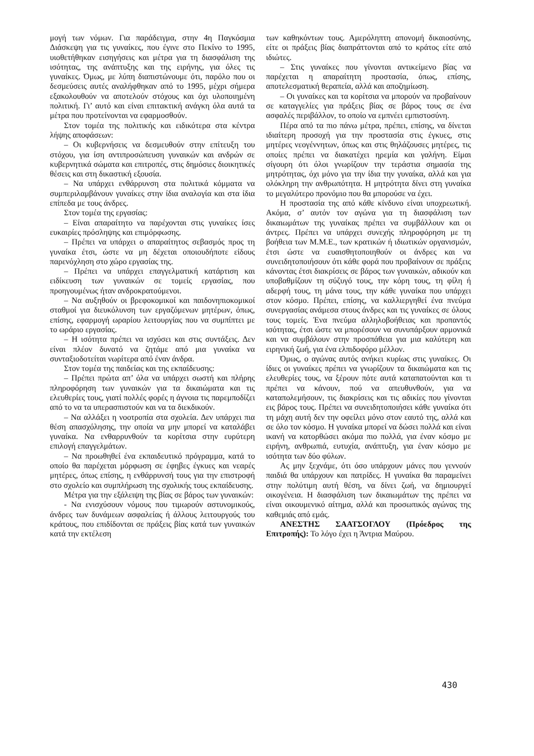μογή των νόμων. Για παράδειγμα, στην 4η Παγκόσμια Διάσκεψη για τις γυναίκες, που έγινε στο Πεκίνο το 1995, υιοθετήθηκαν εισηγήσεις και μέτρα για τη διασφάλιση της ισότητας, της ανάπτυξης και της ειρήνης, για όλες τις γυναίκες. Όμως, με λύπη διαπιστώνουμε ότι, παρόλο που οι δεσμεύσεις αυτές αναλήφθηκαν από το 1995, μέχρι σήμερα εξακολουθούν να αποτελούν στόχους και όχι υλοποιημένη πολιτική. Γι’ αυτό και είναι επιτακτική ανάγκη όλα αυτά τα μέτρα που προτείνονται να εφαρμοσθούν.
Στον τομέα της πολιτικής και ειδικότερα στα κέντρα λήψης αποφάσεων:
– Οι κυβερνήσεις να δεσμευθούν στην επίτευξη του στόχου, για ίση αντιπροσώπευση γυναικών και ανδρών σε κυβερνητικά σώματα και επιτροπές, στις δημόσιες διοικητικές θέσεις και στη δικαστική εξουσία.
– Να υπάρχει ενθάρρυνση στα πολιτικά κόμματα να συμπεριλαμβάνουν γυναίκες στην ίδια αναλογία και στα ίδια επίπεδα με τους άνδρες.
Στον τομέα της εργασίας:
– Είναι απαραίτητο να παρέχονται στις γυναίκες ίσες ευκαιρίες πρόσληψης και επιμόρφωσης.
– Πρέπει να υπάρχει ο απαραίτητος σεβασμός προς τη γυναίκα έτσι, ώστε να μη δέχεται οποιουδήποτε είδους παρενόχληση στο χώρο εργασίας της.
– Πρέπει να υπάρχει επαγγελματική κατάρτιση και ειδίκευση των γυναικών σε τομείς εργασίας, που προηγουμένως ήταν ανδροκρατούμενοι.
– Να αυξηθούν οι βρεφοκομικοί και παιδονηπιοκομικοί σταθμοί για διευκόλυνση των εργαζόμενων μητέρων, όπως, επίσης, εφαρμογή ωραρίου λειτουργίας που να συμπίπτει με το ωράριο εργασίας.
– Η ισότητα πρέπει να ισχύσει και στις συντάξεις. Δεν είναι πλέον δυνατό να ζητάμε από μια γυναίκα να συνταξιοδοτείται νωρίτερα από έναν άνδρα.
Στον τομέα της παιδείας και της εκπαίδευσης:
– Πρέπει πρώτα απ’ όλα να υπάρχει σωστή και πλήρης πληροφόρηση των γυναικών για τα δικαιώματα και τις ελευθερίες τους, γιατί πολλές φορές η άγνοια τις παρεμποδίζει από το να τα υπερασπιστούν και να τα διεκδικούν.
– Να αλλάξει η νοοτροπία στα σχολεία. Δεν υπάρχει πια θέση απασχόλησης, την οποία να μην μπορεί να καταλάβει γυναίκα. Να ενθαρρυνθούν τα κορίτσια στην ευρύτερη επιλογή επαγγελμάτων.
– Να προωθηθεί ένα εκπαιδευτικό πρόγραμμα, κατά το οποίο θα παρέχεται μόρφωση σε έφηβες έγκυες και νεαρές μητέρες, όπως επίσης, η ενθάρρυνσή τους για την επιστροφή στο σχολείο και συμπλήρωση της σχολικής τους εκπαίδευσης.
Μέτρα για την εξάλειψη της βίας σε βάρος των γυναικών:
- Να ενισχύσουν νόμους που τιμωρούν αστυνομικούς, άνδρες των δυνάμεων ασφαλείας ή άλλους λειτουργούς του κράτους, που επιδίδονται σε πράξεις βίας κατά των γυναικών κατά την εκτέλεση
των καθηκόντων τους. Αμερόληπτη απονομή δικαιοσύνης, είτε οι πράξεις βίας διαπράττονται από το κράτος είτε από ιδιώτες.
– Στις γυναίκες που γίνονται αντικείμενο βίας να παρέχεται η απαραίτητη προστασία, όπως, επίσης, αποτελεσματική θεραπεία, αλλά και αποζημίωση.
– Οι γυναίκες και τα κορίτσια να μπορούν να προβαίνουν σε καταγγελίες για πράξεις βίας σε βάρος τους σε ένα ασφαλές περιβάλλον, το οποίο να εμπνέει εμπιστοσύνη.
Πέρα από τα πιο πάνω μέτρα, πρέπει, επίσης, να δίνεται ιδιαίτερη προσοχή για την προστασία στις έγκυες, στις μητέρες νεογέννητων, όπως και στις θηλάζουσες μητέρες, τις οποίες πρέπει να διακατέχει ηρεμία και γαλήνη. Είμαι σίγουρη ότι όλοι γνωρίζουν την τεράστια σημασία της μητρότητας, όχι μόνο για την ίδια την γυναίκα, αλλά και για ολόκληρη την ανθρωπότητα. Η μητρότητα δίνει στη γυναίκα το μεγαλύτερο προνόμιο που θα μπορούσε να έχει.
Η προστασία της από κάθε κίνδυνο είναι υποχρεωτική. Ακόμα, σ’ αυτόν τον αγώνα για τη διασφάλιση των δικαιωμάτων της γυναίκας πρέπει να συμβάλλουν και οι άντρες. Πρέπει να υπάρχει συνεχής πληροφόρηση με τη βοήθεια των Μ.Μ.Ε., των κρατικών ή ιδιωτικών οργανισμών, έτσι ώστε να ευαισθητοποιηθούν οι άνδρες και να συνειδητοποιήσουν ότι κάθε φορά που προβαίνουν σε πράξεις κάνοντας έτσι διακρίσεις σε βάρος των γυναικών, αδικούν και υποβαθμίζουν τη σύζυγό τους, την κόρη τους, τη φίλη ή αδερφή τους, τη μάνα τους, την κάθε γυναίκα που υπάρχει στον κόσμο. Πρέπει, επίσης, να καλλιεργηθεί ένα πνεύμα συνεργασίας ανάμεσα στους άνδρες και τις γυναίκες σε όλους τους τομείς. Ένα πνεύμα αλληλοβοήθειας και προπαντός ισότητας, έτσι ώστε να μπορέσουν να συνυπάρξουν αρμονικά και να συμβάλουν στην προσπάθεια για μια καλύτερη και ειρηνική ζωή, για ένα ελπιδοφόρο μέλλον.
Όμως, ο αγώνας αυτός ανήκει κυρίως στις γυναίκες. Οι ίδιες οι γυναίκες πρέπει να γνωρίζουν τα δικαιώματα και τις ελευθερίες τους, να ξέρουν πότε αυτά καταπατούνται και τι πρέπει να κάνουν, πού να απευθυνθούν, για να καταπολεμήσουν, τις διακρίσεις και τις αδικίες που γίνονται εις βάρος τους. Πρέπει να συνειδητοποιήσει κάθε γυναίκα ότι τη μάχη αυτή δεν την οφείλει μόνο στον εαυτό της, αλλά και σε όλο τον κόσμο. Η γυναίκα μπορεί να δώσει πολλά και είναι ικανή να κατορθώσει ακόμα πιο πολλά, για έναν κόσμο με ειρήνη, ανθρωπιά, ευτυχία, ανάπτυξη, για έναν κόσμο με ισότητα των δύο φύλων.
Ας μην ξεχνάμε, ότι όσο υπάρχουν μάνες που γεννούν παιδιά θα υπάρχουν και πατρίδες. Η γυναίκα θα παραμείνει στην πολύτιμη αυτή θέση, να δίνει ζωή, να δημιουργεί οικογένεια. Η διασφάλιση των δικαιωμάτων της πρέπει να είναι οικουμενικό αίτημα, αλλά και προσωπικός αγώνας της καθεμιάς από εμάς.
ΑΝΕΣΤΗΣ ΣΑΑΤΣΟΓΛΟΥ (Πρόεδρος της Επιτροπής): Το λόγο έχει η Άντρια Μαύρου.
430